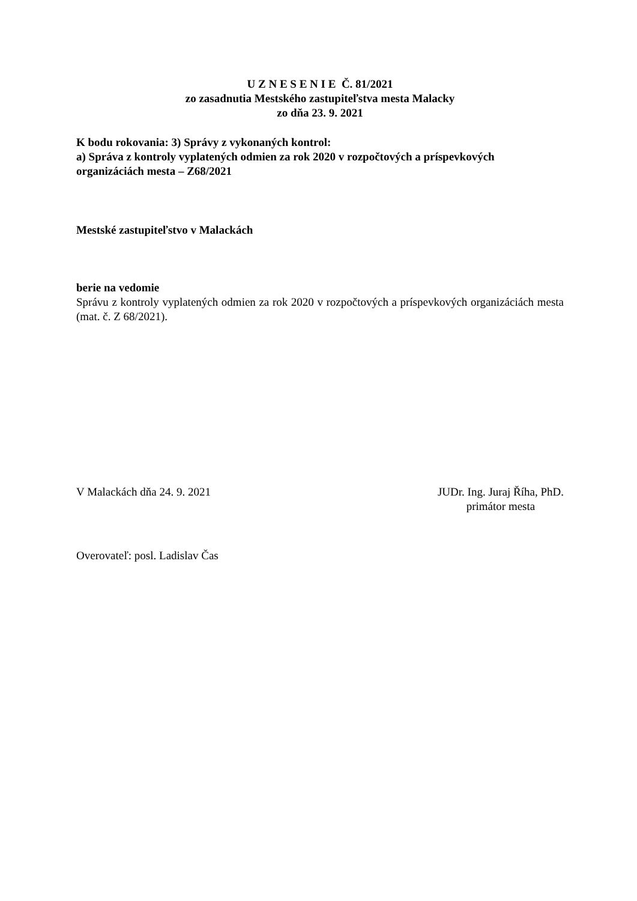U Z N E S E N I E Č. 81/2021
zo zasadnutia Mestského zastupiteľstva mesta Malacky
zo dňa 23. 9. 2021
K bodu rokovania: 3) Správy z vykonaných kontrol:
a) Správa z kontroly vyplatených odmien za rok 2020 v rozpočtových a príspevkových organizáciách mesta – Z68/2021
Mestské zastupiteľstvo v Malackách
berie na vedomie
Správu z kontroly vyplatených odmien za rok 2020 v rozpočtových a príspevkových organizáciách mesta (mat. č. Z 68/2021).
V Malackách dňa 24. 9. 2021 JUDr. Ing. Juraj Říha, PhD.
primátor mesta
Overovateľ: posl. Ladislav Čas